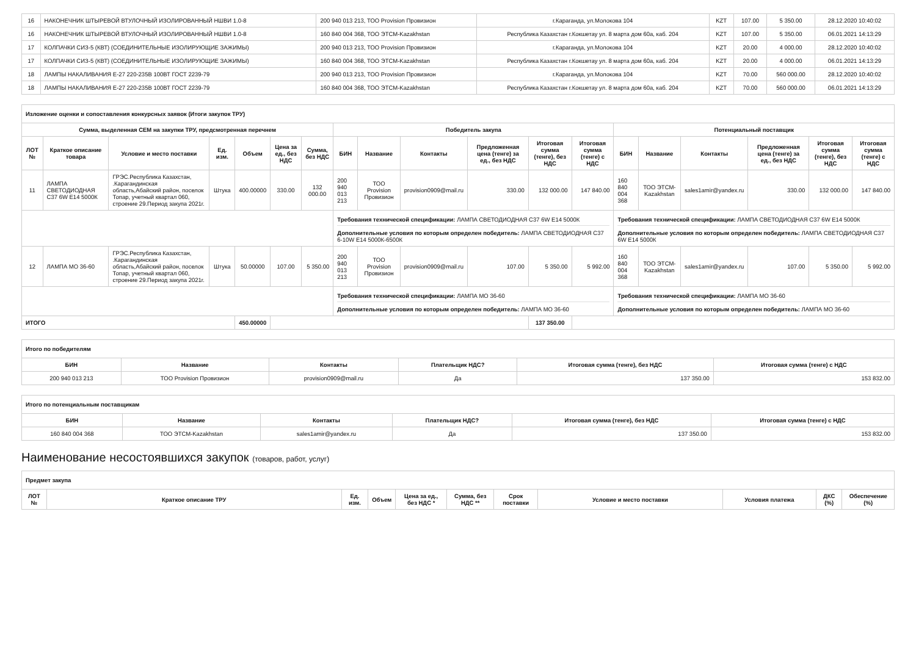| 16 | НАКОНЕЧНИК ШТЫРЕВОЙ ВТУЛОЧНЫЙ ИЗОЛИРОВАННЫЙ НШВИ 1.0-8 | 200 940 013 213, ТОО Provision Провизион | г.Караганда, ул.Молокова 104 | KZT | 107.00 | 5 350.00 | 28.12.2020 10:40:02 |
| 16 | НАКОНЕЧНИК ШТЫРЕВОЙ ВТУЛОЧНЫЙ ИЗОЛИРОВАННЫЙ НШВИ 1.0-8 | 160 840 004 368, ТОО ЭТСМ-Kazakhstan | Республика Казахстан г.Кокшетау ул. 8 марта дом 60а, каб. 204 | KZT | 107.00 | 5 350.00 | 06.01.2021 14:13:29 |
| 17 | КОЛПАЧКИ СИЗ-5 (КВТ) (СОЕДИНИТЕЛЬНЫЕ ИЗОЛИРУЮЩИЕ ЗАЖИМЫ) | 200 940 013 213, ТОО Provision Провизион | г.Караганда, ул.Молокова 104 | KZT | 20.00 | 4 000.00 | 28.12.2020 10:40:02 |
| 17 | КОЛПАЧКИ СИЗ-5 (КВТ) (СОЕДИНИТЕЛЬНЫЕ ИЗОЛИРУЮЩИЕ ЗАЖИМЫ) | 160 840 004 368, ТОО ЭТСМ-Kazakhstan | Республика Казахстан г.Кокшетау ул. 8 марта дом 60а, каб. 204 | KZT | 20.00 | 4 000.00 | 06.01.2021 14:13:29 |
| 18 | ЛАМПЫ НАКАЛИВАНИЯ Е-27 220-235В 100ВТ ГОСТ 2239-79 | 200 940 013 213, ТОО Provision Провизион | г.Караганда, ул.Молокова 104 | KZT | 70.00 | 560 000.00 | 28.12.2020 10:40:02 |
| 18 | ЛАМПЫ НАКАЛИВАНИЯ Е-27 220-235В 100ВТ ГОСТ 2239-79 | 160 840 004 368, ТОО ЭТСМ-Kazakhstan | Республика Казахстан г.Кокшетау ул. 8 марта дом 60а, каб. 204 | KZT | 70.00 | 560 000.00 | 06.01.2021 14:13:29 |
| Изложение оценки и сопоставления конкурсных заявок (Итоги закупок ТРУ) | | | | | | | | | | | | | | | | | | |
| Сумма, выделенная СЕМ на закупки ТРУ, предсмотренная перечнем | | | | | | | Победитель закупа | | | | | | Потенциальный поставщик | | | | | |
| ЛОТ № | Краткое описание товара | Условие и место поставки | Ед. изм. | Объем | Цена за ед., без НДС | Сумма, без НДС | БИН | Название | Контакты | Предложенная цена (тенге) за ед., без НДС | Итоговая сумма (тенге), без НДС | Итоговая сумма (тенге) с НДС | БИН | Название | Контакты | Предложенная цена (тенге) за ед., без НДС | Итоговая сумма (тенге), без НДС | Итоговая сумма (тенге) с НДС |
| 11 | ЛАМПА СВЕТОДИОДНАЯ С37 6W Е14 5000К | ГРЭС.Республика Казахстан, .Карагандинская область,Абайский район, поселок Топар, учетный квартал 060, строение 29.Период закупа 2021г. | Штука | 400.00000 | 330.00 | 132 000.00 | 200 940 013 213 | ТОО Provision Провизион | provision0909@mail.ru | 330.00 | 132 000.00 | 147 840.00 | 160 840 004 368 | ТОО ЭТСМ-Kazakhstan | sales1amir@yandex.ru | 330.00 | 132 000.00 | 147 840.00 |
| | | | | | | | Требования технической спецификации: ЛАМПА СВЕТОДИОДНАЯ С37 6W Е14 5000К Дополнительные условия по которым определен победитель: ЛАМПА СВЕТОДИОДНАЯ С37 6-10W Е14 5000К-6500К | | | | | | Требования технической спецификации: ЛАМПА СВЕТОДИОДНАЯ С37 6W Е14 5000К Дополнительные условия по которым определен победитель: ЛАМПА СВЕТОДИОДНАЯ С37 6W Е14 5000К | | | | | |
| 12 | ЛАМПА МО 36-60 | ГРЭС.Республика Казахстан, .Карагандинская область,Абайский район, поселок Топар, учетный квартал 060, строение 29.Период закупа 2021г. | Штука | 50.00000 | 107.00 | 5 350.00 | 200 940 013 213 | ТОО Provision Провизион | provision0909@mail.ru | 107.00 | 5 350.00 | 5 992.00 | 160 840 004 368 | ТОО ЭТСМ-Kazakhstan | sales1amir@yandex.ru | 107.00 | 5 350.00 | 5 992.00 |
| | | | | | | | Требования технической спецификации: ЛАМПА МО 36-60 Дополнительные условия по которым определен победитель: ЛАМПА МО 36-60 | | | | | | Требования технической спецификации: ЛАМПА МО 36-60 Дополнительные условия по которым определен победитель: ЛАМПА МО 36-60 | | | | | |
| ИТОГО | | | | 450.00000 | | | | | | | 137 350.00 | | | | | | | |
| Итого по победителям | | | | | |
| БИН | Название | Контакты | Плательщик НДС? | Итоговая сумма (тенге), без НДС | Итоговая сумма (тенге) с НДС |
| 200 940 013 213 | ТОО Provision Провизион | provision0909@mail.ru | Да | 137 350.00 | 153 832.00 |
| Итого по потенциальным поставщикам | | | | | |
| БИН | Название | Контакты | Плательщик НДС? | Итоговая сумма (тенге), без НДС | Итоговая сумма (тенге) с НДС |
| 160 840 004 368 | ТОО ЭТСМ-Kazakhstan | sales1amir@yandex.ru | Да | 137 350.00 | 153 832.00 |
Наименование несостоявшихся закупок (товаров, работ, услуг)
| Предмет закупа | | | | | | | | | | |
| ЛОТ № | Краткое описание ТРУ | Ед. изм. | Объем | Цена за ед., без НДС * | Сумма, без НДС ** | Срок поставки | Условие и место поставки | Условия платежа | ДКС (%) | Обеспечение (%) |